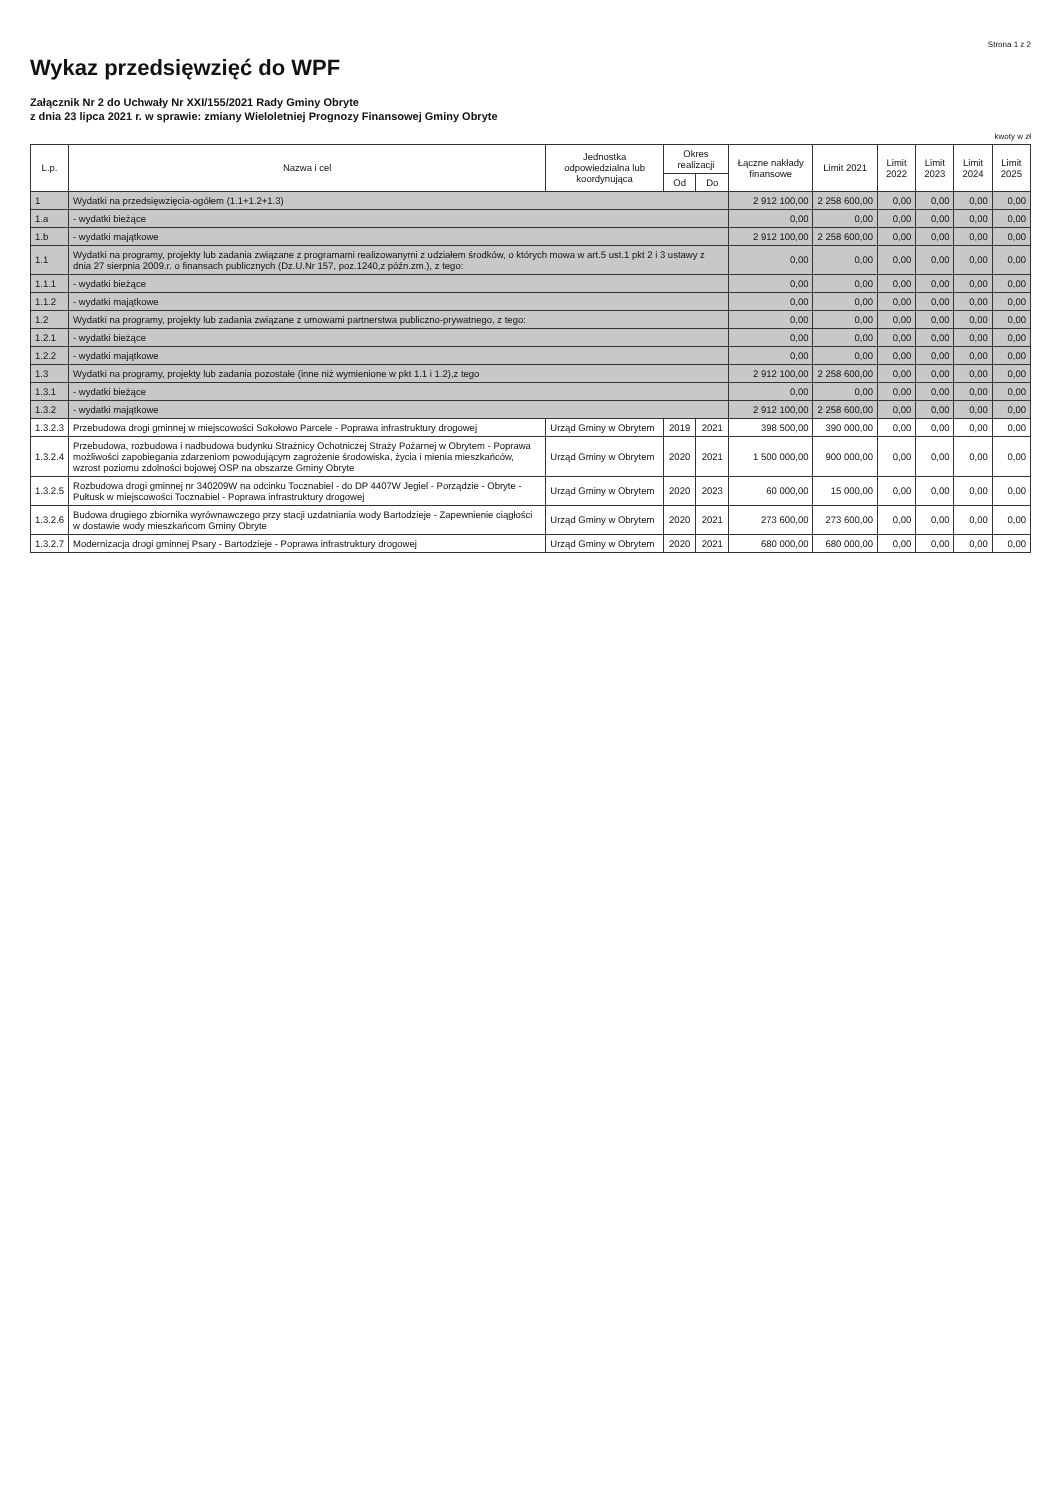Strona 1 z 2
Wykaz przedsięwzięć do WPF
Załącznik Nr 2 do Uchwały Nr XXI/155/2021 Rady Gminy Obryte
z dnia 23 lipca 2021 r. w sprawie: zmiany Wieloletniej Prognozy Finansowej Gminy Obryte
kwoty w zł
| L.p. | Nazwa i cel | Jednostka odpowiedzialna lub koordynująca | Okres realizacji | | Łączne nakłady finansowe | Limit 2021 | Limit 2022 | Limit 2023 | Limit 2024 | Limit 2025 |
| --- | --- | --- | --- | --- | --- | --- | --- | --- | --- | --- |
| | | | Od | Do | | | | | | |
| 1 | Wydatki na przedsięwzięcia-ogółem (1.1+1.2+1.3) | | | | 2 912 100,00 | 2 258 600,00 | 0,00 | 0,00 | 0,00 | 0,00 |
| 1.a | - wydatki bieżące | | | | 0,00 | 0,00 | 0,00 | 0,00 | 0,00 | 0,00 |
| 1.b | - wydatki majątkowe | | | | 2 912 100,00 | 2 258 600,00 | 0,00 | 0,00 | 0,00 | 0,00 |
| 1.1 | Wydatki na programy, projekty lub zadania związane z programami realizowanymi z udziałem środków, o których mowa w art.5 ust.1 pkt 2 i 3 ustawy z dnia 27 sierpnia 2009.r. o finansach publicznych (Dz.U.Nr 157, poz.1240,z późn.zm.), z tego: | | | | 0,00 | 0,00 | 0,00 | 0,00 | 0,00 | 0,00 |
| 1.1.1 | - wydatki bieżące | | | | 0,00 | 0,00 | 0,00 | 0,00 | 0,00 | 0,00 |
| 1.1.2 | - wydatki majątkowe | | | | 0,00 | 0,00 | 0,00 | 0,00 | 0,00 | 0,00 |
| 1.2 | Wydatki na programy, projekty lub zadania związane z umowami partnerstwa publiczno-prywatnego, z tego: | | | | 0,00 | 0,00 | 0,00 | 0,00 | 0,00 | 0,00 |
| 1.2.1 | - wydatki bieżące | | | | 0,00 | 0,00 | 0,00 | 0,00 | 0,00 | 0,00 |
| 1.2.2 | - wydatki majątkowe | | | | 0,00 | 0,00 | 0,00 | 0,00 | 0,00 | 0,00 |
| 1.3 | Wydatki na programy, projekty lub zadania pozostałe (inne niż wymienione w pkt 1.1 i 1.2),z tego | | | | 2 912 100,00 | 2 258 600,00 | 0,00 | 0,00 | 0,00 | 0,00 |
| 1.3.1 | - wydatki bieżące | | | | 0,00 | 0,00 | 0,00 | 0,00 | 0,00 | 0,00 |
| 1.3.2 | - wydatki majątkowe | | | | 2 912 100,00 | 2 258 600,00 | 0,00 | 0,00 | 0,00 | 0,00 |
| 1.3.2.3 | Przebudowa drogi gminnej w miejscowości Sokołowo Parcele - Poprawa infrastruktury drogowej | Urząd Gminy w Obrytem | 2019 | 2021 | 398 500,00 | 390 000,00 | 0,00 | 0,00 | 0,00 | 0,00 |
| 1.3.2.4 | Przebudowa, rozbudowa i nadbudowa budynku Strażnicy Ochotniczej Straży Pożarnej w Obrytem - Poprawa możliwości zapobiegania zdarzeniom powodującym zagrożenie środowiska, życia i mienia mieszkańców, wzrost poziomu zdolności bojowej OSP na obszarze Gminy Obryte | Urząd Gminy w Obrytem | 2020 | 2021 | 1 500 000,00 | 900 000,00 | 0,00 | 0,00 | 0,00 | 0,00 |
| 1.3.2.5 | Rozbudowa drogi gminnej nr 340209W na odcinku Tocznabiel - do DP 4407W Jegiel - Porządzie - Obryte - Pułtusk w miejscowości Tocznabiel - Poprawa infrastruktury drogowej | Urząd Gminy w Obrytem | 2020 | 2023 | 60 000,00 | 15 000,00 | 0,00 | 0,00 | 0,00 | 0,00 |
| 1.3.2.6 | Budowa drugiego zbiornika wyrównawczego przy stacji uzdatniania wody Bartodzieje - Zapewnienie ciągłości w dostawie wody mieszkańcom Gminy Obryte | Urząd Gminy w Obrytem | 2020 | 2021 | 273 600,00 | 273 600,00 | 0,00 | 0,00 | 0,00 | 0,00 |
| 1.3.2.7 | Modernizacja drogi gminnej Psary - Bartodzieje - Poprawa infrastruktury drogowej | Urząd Gminy w Obrytem | 2020 | 2021 | 680 000,00 | 680 000,00 | 0,00 | 0,00 | 0,00 | 0,00 |